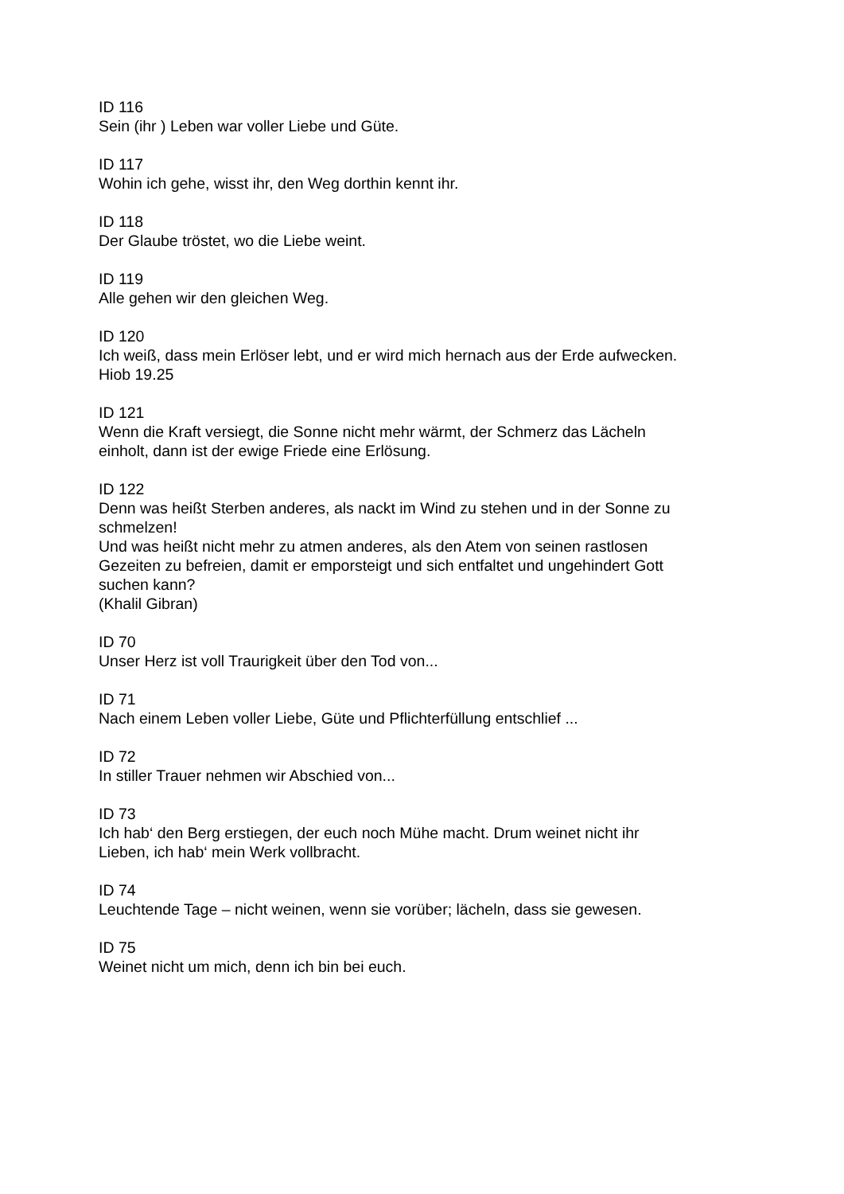ID 116
Sein (ihr ) Leben war voller Liebe und Güte.
ID 117
Wohin ich gehe, wisst ihr, den Weg dorthin kennt ihr.
ID 118
Der Glaube tröstet, wo die Liebe weint.
ID 119
Alle gehen wir den gleichen Weg.
ID 120
Ich weiß, dass mein Erlöser lebt, und er wird mich hernach aus der Erde aufwecken. Hiob 19.25
ID 121
Wenn die Kraft versiegt, die Sonne nicht mehr wärmt, der Schmerz das Lächeln einholt, dann ist der ewige Friede eine Erlösung.
ID 122
Denn was heißt Sterben anderes, als nackt im Wind zu stehen und in der Sonne zu schmelzen!
Und was heißt nicht mehr zu atmen anderes, als den Atem von seinen rastlosen Gezeiten zu befreien, damit er emporsteigt und sich entfaltet und ungehindert Gott suchen kann?
(Khalil Gibran)
ID 70
Unser Herz ist voll Traurigkeit über den Tod von...
ID 71
Nach einem Leben voller Liebe, Güte und Pflichterfüllung entschlief ...
ID 72
In stiller Trauer nehmen wir Abschied von...
ID 73
Ich hab‘ den Berg erstiegen, der euch noch Mühe macht. Drum weinet nicht ihr Lieben, ich hab‘ mein Werk vollbracht.
ID 74
Leuchtende Tage – nicht weinen, wenn sie vorüber; lächeln, dass sie gewesen.
ID 75
Weinet nicht um mich, denn ich bin bei euch.